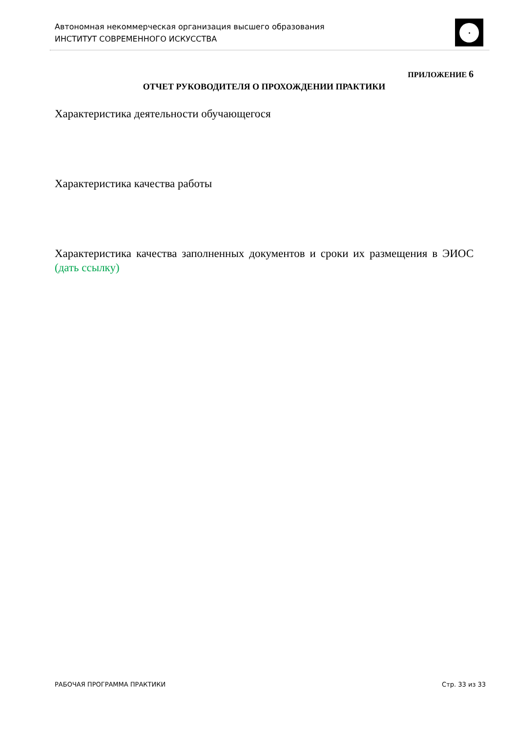Автономная некоммерческая организация высшего образования
ИНСТИТУТ СОВРЕМЕННОГО ИСКУССТВА
ПРИЛОЖЕНИЕ 6
ОТЧЕТ РУКОВОДИТЕЛЯ О ПРОХОЖДЕНИИ ПРАКТИКИ
Характеристика деятельности обучающегося
Характеристика качества работы
Характеристика качества заполненных документов и сроки их размещения в ЭИОС (дать ссылку)
РАБОЧАЯ ПРОГРАММА ПРАКТИКИ Стр. 33 из 33